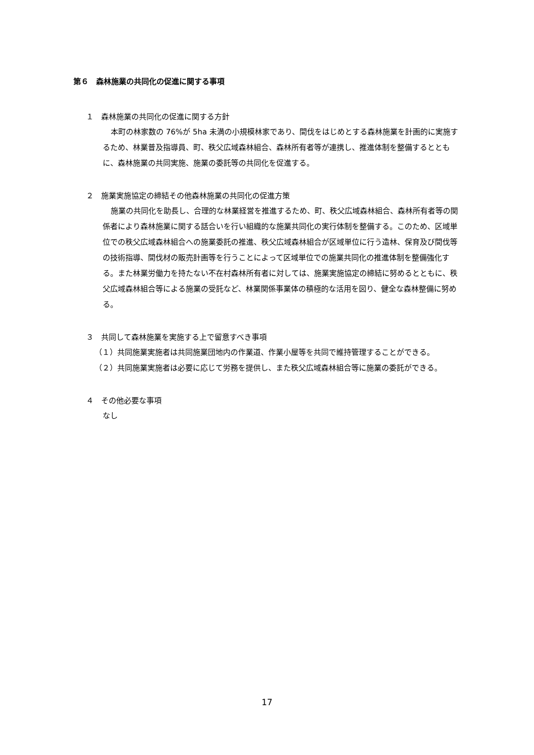第６　森林施業の共同化の促進に関する事項
１　森林施業の共同化の促進に関する方針
本町の林家数の 76%が 5ha 未満の小規模林家であり、間伐をはじめとする森林施業を計画的に実施するため、林業普及指導員、町、秩父広域森林組合、森林所有者等が連携し、推進体制を整備するとともに、森林施業の共同実施、施業の委託等の共同化を促進する。
２　施業実施協定の締結その他森林施業の共同化の促進方策
施業の共同化を助長し、合理的な林業経営を推進するため、町、秩父広域森林組合、森林所有者等の関係者により森林施業に関する話合いを行い組織的な施業共同化の実行体制を整備する。このため、区域単位での秩父広域森林組合への施業委託の推進、秩父広域森林組合が区域単位に行う造林、保育及び間伐等の技術指導、間伐材の販売計画等を行うことによって区域単位での施業共同化の推進体制を整備強化する。また林業労働力を持たない不在村森林所有者に対しては、施業実施協定の締結に努めるとともに、秩父広域森林組合等による施業の受託など、林業関係事業体の積極的な活用を図り、健全な森林整備に努める。
３　共同して森林施業を実施する上で留意すべき事項
（１）共同施業実施者は共同施業団地内の作業道、作業小屋等を共同で維持管理することができる。
（２）共同施業実施者は必要に応じて労務を提供し、また秩父広域森林組合等に施業の委託ができる。
４　その他必要な事項
なし
17